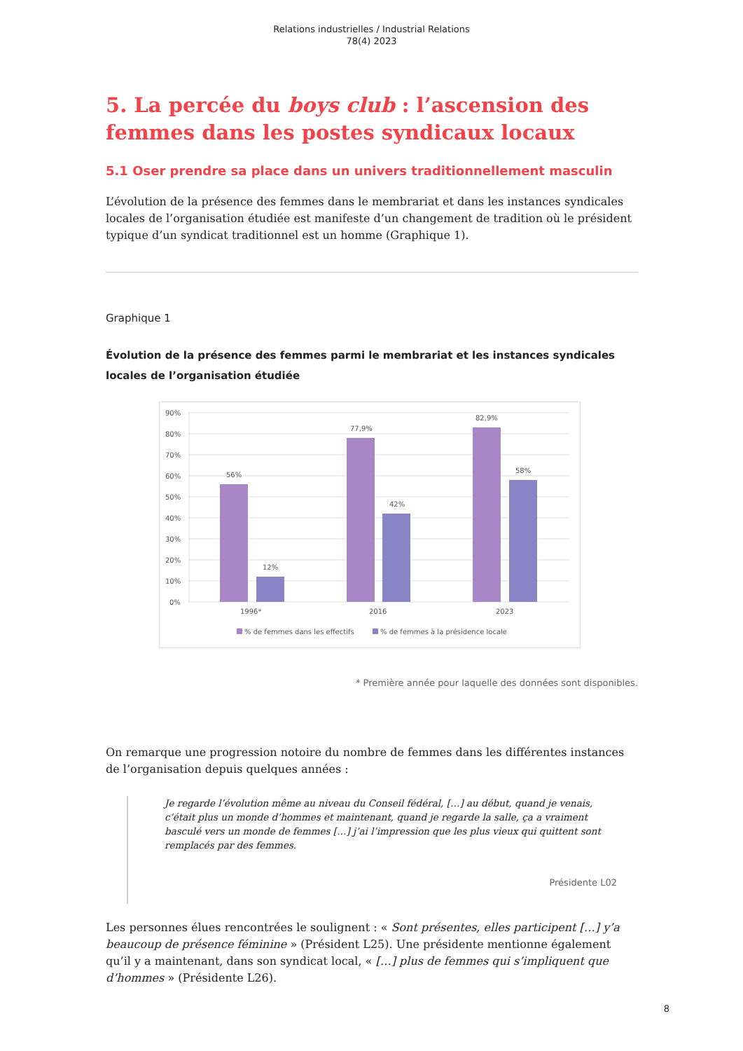Relations industrielles / Industrial Relations
78(4) 2023
5. La percée du boys club : l’ascension des femmes dans les postes syndicaux locaux
5.1 Oser prendre sa place dans un univers traditionnellement masculin
L’évolution de la présence des femmes dans le membrariat et dans les instances syndicales locales de l’organisation étudiée est manifeste d’un changement de tradition où le président typique d’un syndicat traditionnel est un homme (Graphique 1).
Graphique 1
Évolution de la présence des femmes parmi le membrariat et les instances syndicales locales de l’organisation étudiée
90%
80%
70%
60%
50%
40%
30%
20%
10%
0%
56%
12%
77,9%
42%
82,9%
58%
1996*
2016
2023
% de femmes dans les effectifs
% de femmes à la présidence locale
* Première année pour laquelle des données sont disponibles.
On remarque une progression notoire du nombre de femmes dans les différentes instances de l’organisation depuis quelques années :
Je regarde l’évolution même au niveau du Conseil fédéral, […] au début, quand je venais, c’était plus un monde d’hommes et maintenant, quand je regarde la salle, ça a vraiment basculé vers un monde de femmes […] j’ai l’impression que les plus vieux qui quittent sont remplacés par des femmes.
Présidente L02
Les personnes élues rencontrées le soulignent : « Sont présentes, elles participent […] y’a beaucoup de présence féminine » (Président L25). Une présidente mentionne également qu’il y a maintenant, dans son syndicat local, « […] plus de femmes qui s’impliquent que d’hommes » (Présidente L26).
8